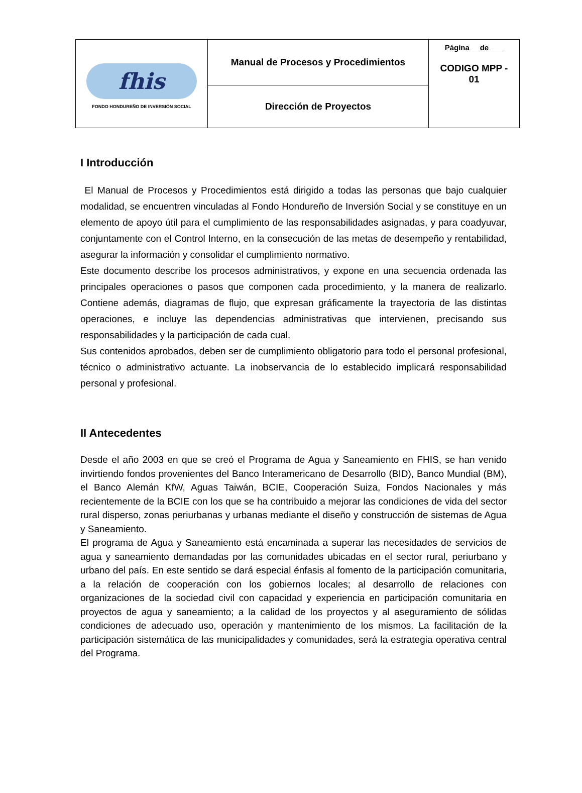| fhis FONDO HONDUREÑO DE INVERSIÓN SOCIAL | Manual de Procesos y Procedimientos | Página __de ___ CODIGO MPP - 01 |
| | Dirección de Proyectos | |
I Introducción
El Manual de Procesos y Procedimientos está dirigido a todas las personas que bajo cualquier modalidad, se encuentren vinculadas al Fondo Hondureño de Inversión Social y se constituye en un elemento de apoyo útil para el cumplimiento de las responsabilidades asignadas, y para coadyuvar, conjuntamente con el Control Interno, en la consecución de las metas de desempeño y rentabilidad, asegurar la información y consolidar el cumplimiento normativo.
Este documento describe los procesos administrativos, y expone en una secuencia ordenada las principales operaciones o pasos que componen cada procedimiento, y la manera de realizarlo. Contiene además, diagramas de flujo, que expresan gráficamente la trayectoria de las distintas operaciones, e incluye las dependencias administrativas que intervienen, precisando sus responsabilidades y la participación de cada cual.
Sus contenidos aprobados, deben ser de cumplimiento obligatorio para todo el personal profesional, técnico o administrativo actuante. La inobservancia de lo establecido implicará responsabilidad personal y profesional.
II Antecedentes
Desde el año 2003 en que se creó el Programa de Agua y Saneamiento en FHIS, se han venido invirtiendo fondos provenientes del Banco Interamericano de Desarrollo (BID), Banco Mundial (BM), el Banco Alemán KfW, Aguas Taiwán, BCIE, Cooperación Suiza, Fondos Nacionales y más recientemente de la BCIE con los que se ha contribuido a mejorar las condiciones de vida del sector rural disperso, zonas periurbanas y urbanas mediante el diseño y construcción de sistemas de Agua y Saneamiento.
El programa de Agua y Saneamiento está encaminada a superar las necesidades de servicios de agua y saneamiento demandadas por las comunidades ubicadas en el sector rural, periurbano y urbano del país. En este sentido se dará especial énfasis al fomento de la participación comunitaria, a la relación de cooperación con los gobiernos locales; al desarrollo de relaciones con organizaciones de la sociedad civil con capacidad y experiencia en participación comunitaria en proyectos de agua y saneamiento; a la calidad de los proyectos y al aseguramiento de sólidas condiciones de adecuado uso, operación y mantenimiento de los mismos. La facilitación de la participación sistemática de las municipalidades y comunidades, será la estrategia operativa central del Programa.